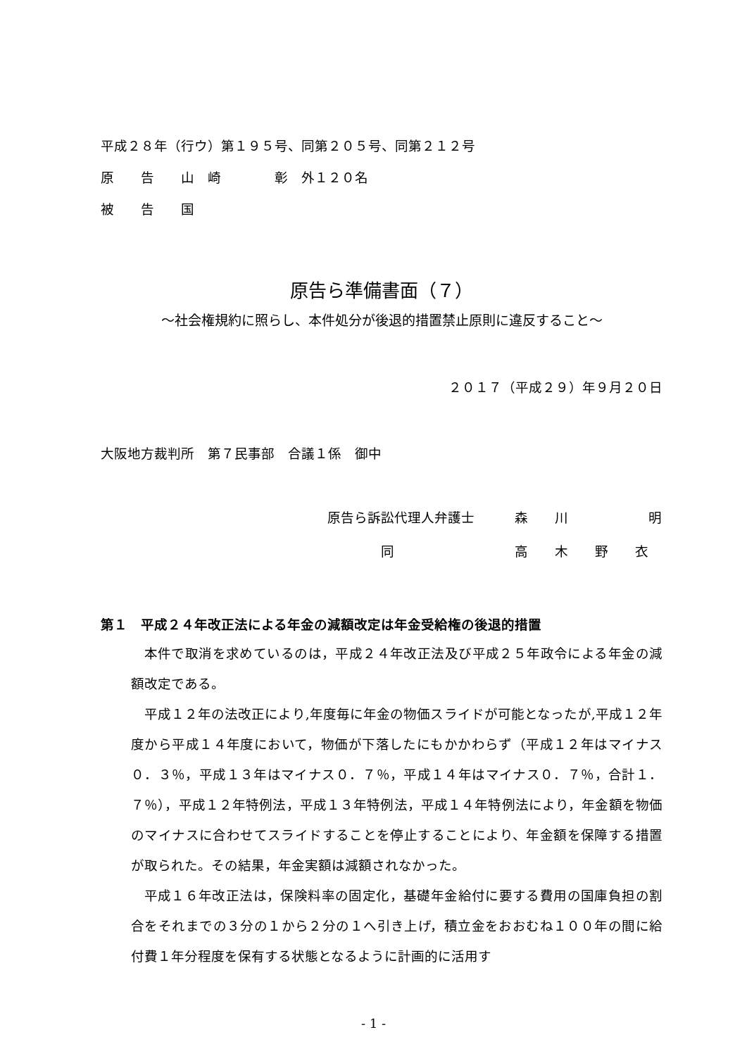平成２８年（行ウ）第１９５号、同第２０５号、同第２１２号
原　　告　　山　崎　　　　彰　外１２０名
被　　告　　国
原告ら準備書面（７）
～社会権規約に照らし、本件処分が後退的措置禁止原則に違反すること～
２０１７（平成２９）年９月２０日
大阪地方裁判所　第７民事部　合議１係　御中
原告ら訴訟代理人弁護士 森　　川　　　　　　明
　　　　同 高　　木　　野　　衣
第１　平成２４年改正法による年金の減額改定は年金受給権の後退的措置
本件で取消を求めているのは，平成２４年改正法及び平成２５年政令による年金の減額改定である。
平成１２年の法改正により,年度毎に年金の物価スライドが可能となったが,平成１２年度から平成１４年度において，物価が下落したにもかかわらず（平成１２年はマイナス０．３％，平成１３年はマイナス０．７％，平成１４年はマイナス０．７％，合計１．７％），平成１２年特例法，平成１３年特例法，平成１４年特例法により，年金額を物価のマイナスに合わせてスライドすることを停止することにより、年金額を保障する措置が取られた。その結果，年金実額は減額されなかった。
平成１６年改正法は，保険料率の固定化，基礎年金給付に要する費用の国庫負担の割合をそれまでの３分の１から２分の１へ引き上げ，積立金をおおむね１００年の間に給付費１年分程度を保有する状態となるように計画的に活用す
- 1 -